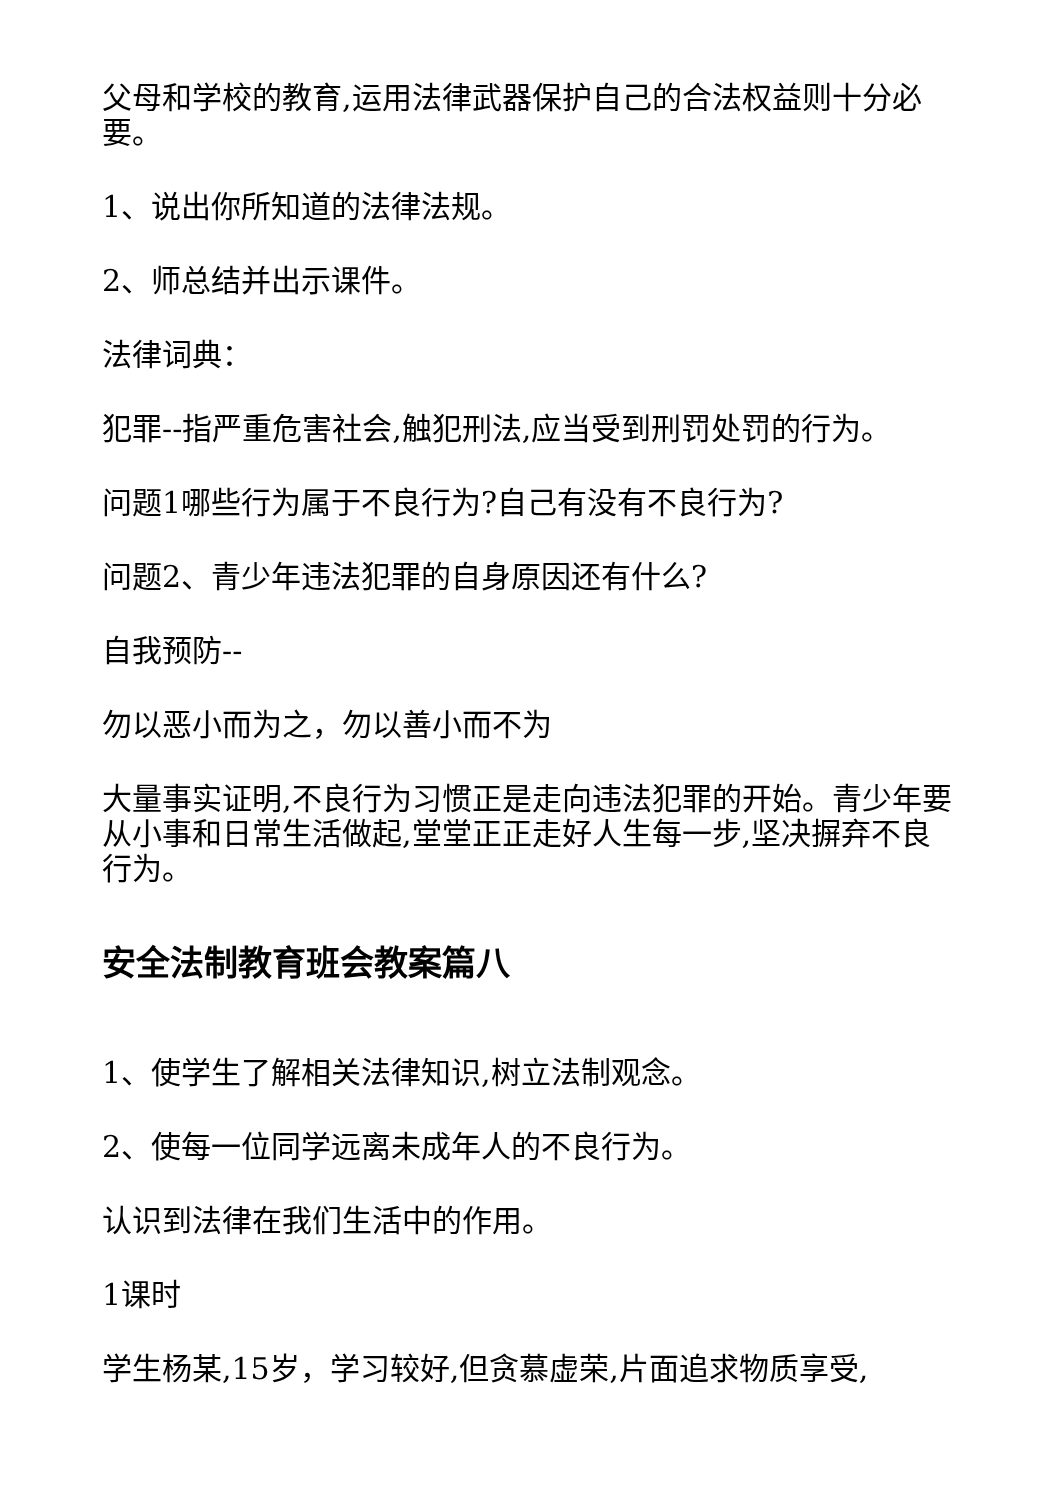父母和学校的教育,运用法律武器保护自己的合法权益则十分必要。
1、说出你所知道的法律法规。
2、师总结并出示课件。
法律词典：
犯罪--指严重危害社会,触犯刑法,应当受到刑罚处罚的行为。
问题1哪些行为属于不良行为?自己有没有不良行为?
问题2、青少年违法犯罪的自身原因还有什么?
自我预防--
勿以恶小而为之，勿以善小而不为
大量事实证明,不良行为习惯正是走向违法犯罪的开始。青少年要从小事和日常生活做起,堂堂正正走好人生每一步,坚决摒弃不良行为。
安全法制教育班会教案篇八
1、使学生了解相关法律知识,树立法制观念。
2、使每一位同学远离未成年人的不良行为。
认识到法律在我们生活中的作用。
1课时
学生杨某,15岁，学习较好,但贪慕虚荣,片面追求物质享受,